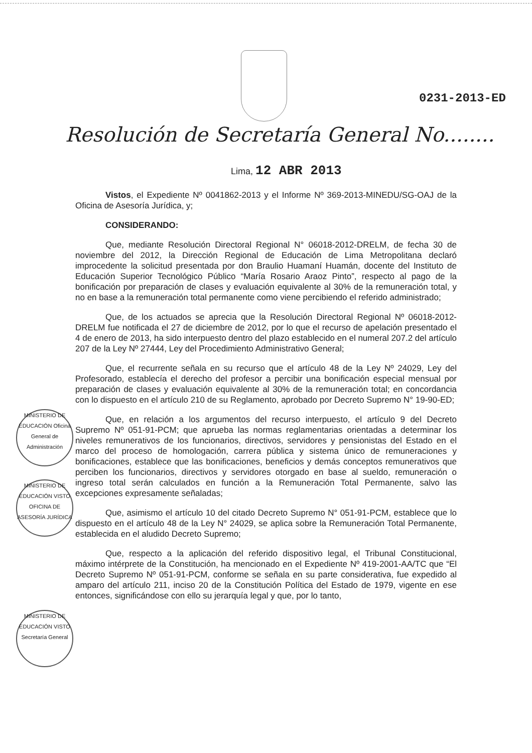0231-2013-ED
Resolución de Secretaría General No........
Lima, 12 ABR 2013
Vistos, el Expediente Nº 0041862-2013 y el Informe Nº 369-2013-MINEDU/SG-OAJ de la Oficina de Asesoría Jurídica, y;
CONSIDERANDO:
Que, mediante Resolución Directoral Regional N° 06018-2012-DRELM, de fecha 30 de noviembre del 2012, la Dirección Regional de Educación de Lima Metropolitana declaró improcedente la solicitud presentada por don Braulio Huamaní Huamán, docente del Instituto de Educación Superior Tecnológico Público “María Rosario Araoz Pinto”, respecto al pago de la bonificación por preparación de clases y evaluación equivalente al 30% de la remuneración total, y no en base a la remuneración total permanente como viene percibiendo el referido administrado;
Que, de los actuados se aprecia que la Resolución Directoral Regional Nº 06018-2012-DRELM fue notificada el 27 de diciembre de 2012, por lo que el recurso de apelación presentado el 4 de enero de 2013, ha sido interpuesto dentro del plazo establecido en el numeral 207.2 del artículo 207 de la Ley Nº 27444, Ley del Procedimiento Administrativo General;
Que, el recurrente señala en su recurso que el artículo 48 de la Ley Nº 24029, Ley del Profesorado, establecía el derecho del profesor a percibir una bonificación especial mensual por preparación de clases y evaluación equivalente al 30% de la remuneración total; en concordancia con lo dispuesto en el artículo 210 de su Reglamento, aprobado por Decreto Supremo N° 19-90-ED;
Que, en relación a los argumentos del recurso interpuesto, el artículo 9 del Decreto Supremo Nº 051-91-PCM; que aprueba las normas reglamentarias orientadas a determinar los niveles remunerativos de los funcionarios, directivos, servidores y pensionistas del Estado en el marco del proceso de homologación, carrera pública y sistema único de remuneraciones y bonificaciones, establece que las bonificaciones, beneficios y demás conceptos remunerativos que perciben los funcionarios, directivos y servidores otorgado en base al sueldo, remuneración o ingreso total serán calculados en función a la Remuneración Total Permanente, salvo las excepciones expresamente señaladas;
Que, asimismo el artículo 10 del citado Decreto Supremo N° 051-91-PCM, establece que lo dispuesto en el artículo 48 de la Ley N° 24029, se aplica sobre la Remuneración Total Permanente, establecida en el aludido Decreto Supremo;
Que, respecto a la aplicación del referido dispositivo legal, el Tribunal Constitucional, máximo intérprete de la Constitución, ha mencionado en el Expediente Nº 419-2001-AA/TC que “El Decreto Supremo Nº 051-91-PCM, conforme se señala en su parte considerativa, fue expedido al amparo del artículo 211, inciso 20 de la Constitución Política del Estado de 1979, vigente en ese entonces, significándose con ello su jerarquía legal y que, por lo tanto,
MINISTERIO DE EDUCACIÓN Oficina General de Administración
MINISTERIO DE EDUCACIÓN VISTO OFICINA DE ASESORÍA JURÍDICA
MINISTERIO DE EDUCACIÓN VISTO Secretaría General